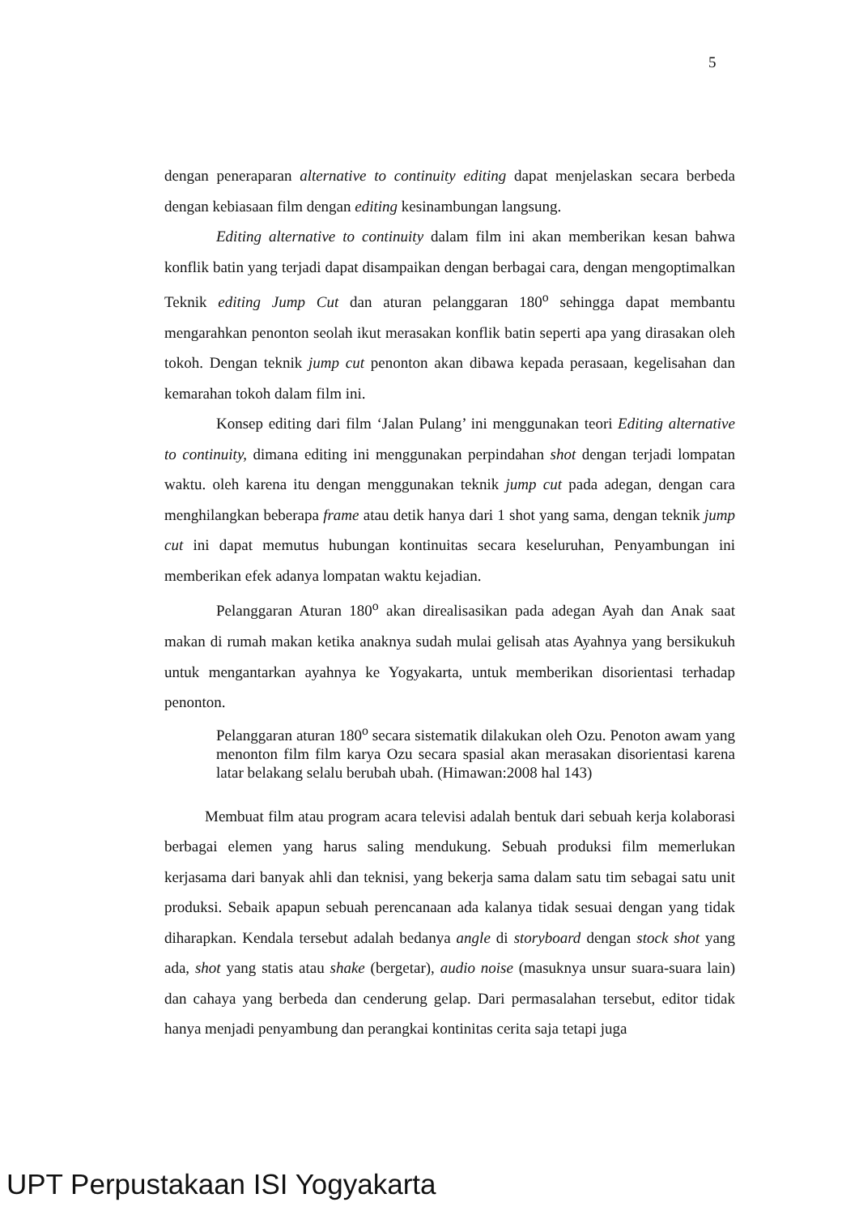5
dengan peneraparan alternative to continuity editing dapat menjelaskan secara berbeda dengan kebiasaan film dengan editing kesinambungan langsung.
Editing alternative to continuity dalam film ini akan memberikan kesan bahwa konflik batin yang terjadi dapat disampaikan dengan berbagai cara, dengan mengoptimalkan Teknik editing Jump Cut dan aturan pelanggaran 180<sup>o</sup> sehingga dapat membantu mengarahkan penonton seolah ikut merasakan konflik batin seperti apa yang dirasakan oleh tokoh. Dengan teknik jump cut penonton akan dibawa kepada perasaan, kegelisahan dan kemarahan tokoh dalam film ini.
Konsep editing dari film ‘Jalan Pulang’ ini menggunakan teori Editing alternative to continuity, dimana editing ini menggunakan perpindahan shot dengan terjadi lompatan waktu. oleh karena itu dengan menggunakan teknik jump cut pada adegan, dengan cara menghilangkan beberapa frame atau detik hanya dari 1 shot yang sama, dengan teknik jump cut ini dapat memutus hubungan kontinuitas secara keseluruhan, Penyambungan ini memberikan efek adanya lompatan waktu kejadian.
Pelanggaran Aturan 180<sup>o</sup> akan direalisasikan pada adegan Ayah dan Anak saat makan di rumah makan ketika anaknya sudah mulai gelisah atas Ayahnya yang bersikukuh untuk mengantarkan ayahnya ke Yogyakarta, untuk memberikan disorientasi terhadap penonton.
Pelanggaran aturan 180<sup>o</sup> secara sistematik dilakukan oleh Ozu. Penoton awam yang menonton film film karya Ozu secara spasial akan merasakan disorientasi karena latar belakang selalu berubah ubah. (Himawan:2008 hal 143)
Membuat film atau program acara televisi adalah bentuk dari sebuah kerja kolaborasi berbagai elemen yang harus saling mendukung. Sebuah produksi film memerlukan kerjasama dari banyak ahli dan teknisi, yang bekerja sama dalam satu tim sebagai satu unit produksi. Sebaik apapun sebuah perencanaan ada kalanya tidak sesuai dengan yang tidak diharapkan. Kendala tersebut adalah bedanya angle di storyboard dengan stock shot yang ada, shot yang statis atau shake (bergetar), audio noise (masuknya unsur suara-suara lain) dan cahaya yang berbeda dan cenderung gelap. Dari permasalahan tersebut, editor tidak hanya menjadi penyambung dan perangkai kontinitas cerita saja tetapi juga
UPT Perpustakaan ISI Yogyakarta